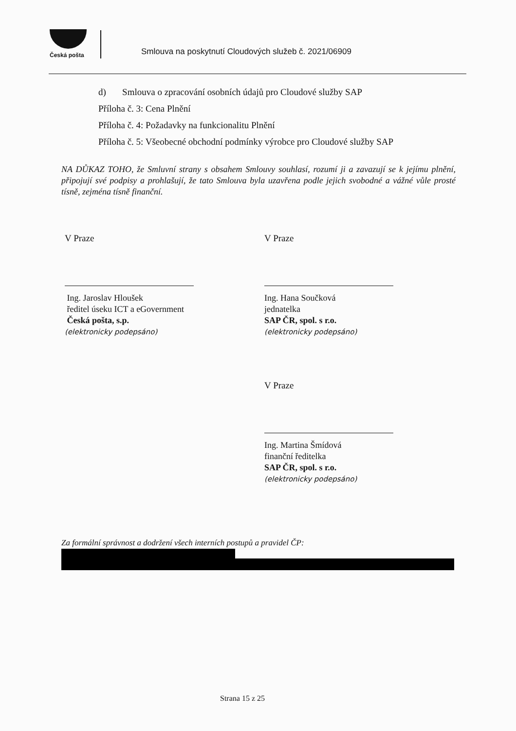Česká pošta
Smlouva na poskytnutí Cloudových služeb č. 2021/06909
d) Smlouva o zpracování osobních údajů pro Cloudové služby SAP
Příloha č. 3: Cena Plnění
Příloha č. 4: Požadavky na funkcionalitu Plnění
Příloha č. 5: Všeobecné obchodní podmínky výrobce pro Cloudové služby SAP
NA DŮKAZ TOHO, že Smluvní strany s obsahem Smlouvy souhlasí, rozumí ji a zavazují se k jejímu plnění, připojují své podpisy a prohlašují, že tato Smlouva byla uzavřena podle jejich svobodné a vážné vůle prosté tísně, zejména tísně finanční.
V Praze V Praze
Ing. Jaroslav Hloušek
ředitel úseku ICT a eGovernment
Česká pošta, s.p.
(elektronicky podepsáno)
Ing. Hana Součková
jednatelka
SAP ČR, spol. s r.o.
(elektronicky podepsáno)
V Praze
Ing. Martina Šmídová
finanční ředitelka
SAP ČR, spol. s r.o.
(elektronicky podepsáno)
Za formální správnost a dodržení všech interních postupů a pravidel ČP:
Strana 15 z 25